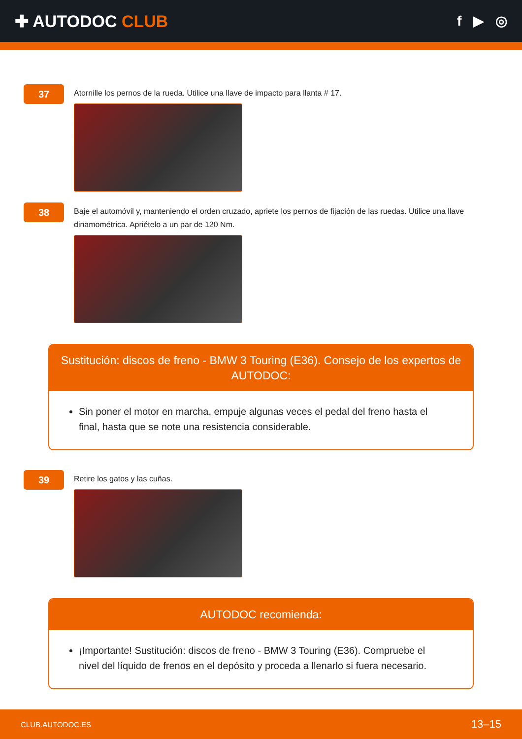✚ AUTODOC CLUB
f ▶ ◎
37
Atornille los pernos de la rueda. Utilice una llave de impacto para llanta # 17.
38
Baje el automóvil y, manteniendo el orden cruzado, apriete los pernos de fijación de las ruedas. Utilice una llave dinamométrica. Apriételo a un par de 120 Nm.
Sustitución: discos de freno - BMW 3 Touring (E36). Consejo de los expertos de AUTODOC:
Sin poner el motor en marcha, empuje algunas veces el pedal del freno hasta el final, hasta que se note una resistencia considerable.
39
Retire los gatos y las cuñas.
AUTODOC recomienda:
¡Importante! Sustitución: discos de freno - BMW 3 Touring (E36). Compruebe el nivel del líquido de frenos en el depósito y proceda a llenarlo si fuera necesario.
CLUB.AUTODOC.ES 13–15